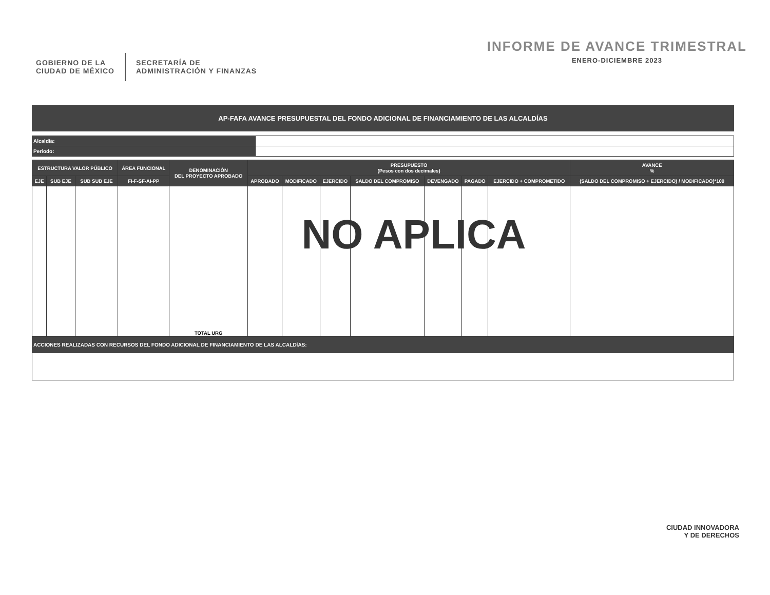GOBIERNO DE LA
CIUDAD DE MÉXICO
SECRETARÍA DE
ADMINISTRACIÓN Y FINANZAS
INFORME DE AVANCE TRIMESTRAL
ENERO-DICIEMBRE 2023
AP-FAFA AVANCE PRESUPUESTAL DEL FONDO ADICIONAL DE FINANCIAMIENTO DE LAS ALCALDÍAS
| Alcaldía: | |
| Período: | |
| ESTRUCTURA VALOR PÚBLICO | | | ÁREA FUNCIONAL | DENOMINACIÓN DEL PROYECTO APROBADO | PRESUPUESTO (Pesos con dos decimales) | | | | | | | AVANCE % |
| --- | --- | --- | --- | --- | --- | --- | --- | --- | --- | --- | --- | --- |
| EJE | SUB EJE | SUB SUB EJE | FI-F-SF-AI-PP | | APROBADO | MODIFICADO | EJERCIDO | SALDO DEL COMPROMISO | DEVENGADO | PAGADO | EJERCIDO + COMPROMETIDO | (SALDO DEL COMPROMISO + EJERCIDO) / MODIFICADO)*100 |
| | | | | TOTAL URG | | | | | | | | |
| ACCIONES REALIZADAS CON RECURSOS DEL FONDO ADICIONAL DE FINANCIAMIENTO DE LAS ALCALDÍAS: | | | | | | | | | | | | |
NO APLICA
CIUDAD INNOVADORA
Y DE DERECHOS